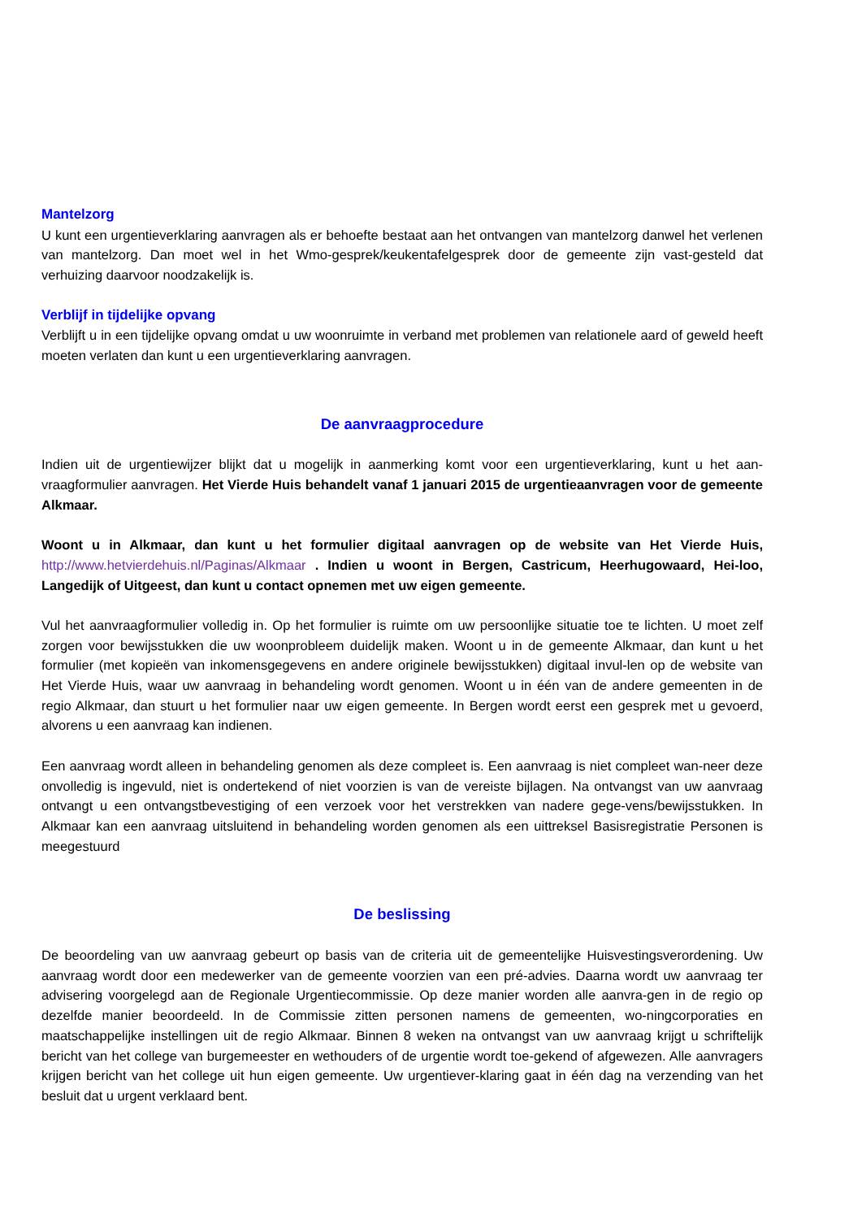Mantelzorg
U kunt een urgentieverklaring aanvragen als er behoefte bestaat aan het ontvangen van mantelzorg danwel het verlenen van mantelzorg. Dan moet wel in het Wmo-gesprek/keukentafelgesprek door de gemeente zijn vast-gesteld dat verhuizing daarvoor noodzakelijk is.
Verblijf in tijdelijke opvang
Verblijft u in een tijdelijke opvang omdat u uw woonruimte in verband met problemen van relationele aard of geweld heeft moeten verlaten dan kunt u een urgentieverklaring aanvragen.
De aanvraagprocedure
Indien uit de urgentiewijzer blijkt dat u mogelijk in aanmerking komt voor een urgentieverklaring, kunt u het aan-vraagformulier aanvragen. Het Vierde Huis behandelt vanaf 1 januari 2015 de urgentieaanvragen voor de gemeente Alkmaar.
Woont u in Alkmaar, dan kunt u het formulier digitaal aanvragen op de website van Het Vierde Huis, http://www.hetvierdehuis.nl/Paginas/Alkmaar . Indien u woont in Bergen, Castricum, Heerhugowaard, Hei-loo, Langedijk of Uitgeest, dan kunt u contact opnemen met uw eigen gemeente.
Vul het aanvraagformulier volledig in. Op het formulier is ruimte om uw persoonlijke situatie toe te lichten. U moet zelf zorgen voor bewijsstukken die uw woonprobleem duidelijk maken. Woont u in de gemeente Alkmaar, dan kunt u het formulier (met kopieën van inkomensgegevens en andere originele bewijsstukken) digitaal invul-len op de website van Het Vierde Huis, waar uw aanvraag in behandeling wordt genomen. Woont u in één van de andere gemeenten in de regio Alkmaar, dan stuurt u het formulier naar uw eigen gemeente. In Bergen wordt eerst een gesprek met u gevoerd, alvorens u een aanvraag kan indienen.
Een aanvraag wordt alleen in behandeling genomen als deze compleet is. Een aanvraag is niet compleet wan-neer deze onvolledig is ingevuld, niet is ondertekend of niet voorzien is van de vereiste bijlagen. Na ontvangst van uw aanvraag ontvangt u een ontvangstbevestiging of een verzoek voor het verstrekken van nadere gege-vens/bewijsstukken. In Alkmaar kan een aanvraag uitsluitend in behandeling worden genomen als een uittreksel Basisregistratie Personen is meegestuurd
De beslissing
De beoordeling van uw aanvraag gebeurt op basis van de criteria uit de gemeentelijke Huisvestingsverordening. Uw aanvraag wordt door een medewerker van de gemeente voorzien van een pré-advies. Daarna wordt uw aanvraag ter advisering voorgelegd aan de Regionale Urgentiecommissie. Op deze manier worden alle aanvra-gen in de regio op dezelfde manier beoordeeld. In de Commissie zitten personen namens de gemeenten, wo-ningcorporaties en maatschappelijke instellingen uit de regio Alkmaar. Binnen 8 weken na ontvangst van uw aanvraag krijgt u schriftelijk bericht van het college van burgemeester en wethouders of de urgentie wordt toe-gekend of afgewezen. Alle aanvragers krijgen bericht van het college uit hun eigen gemeente. Uw urgentiever-klaring gaat in één dag na verzending van het besluit dat u urgent verklaard bent.